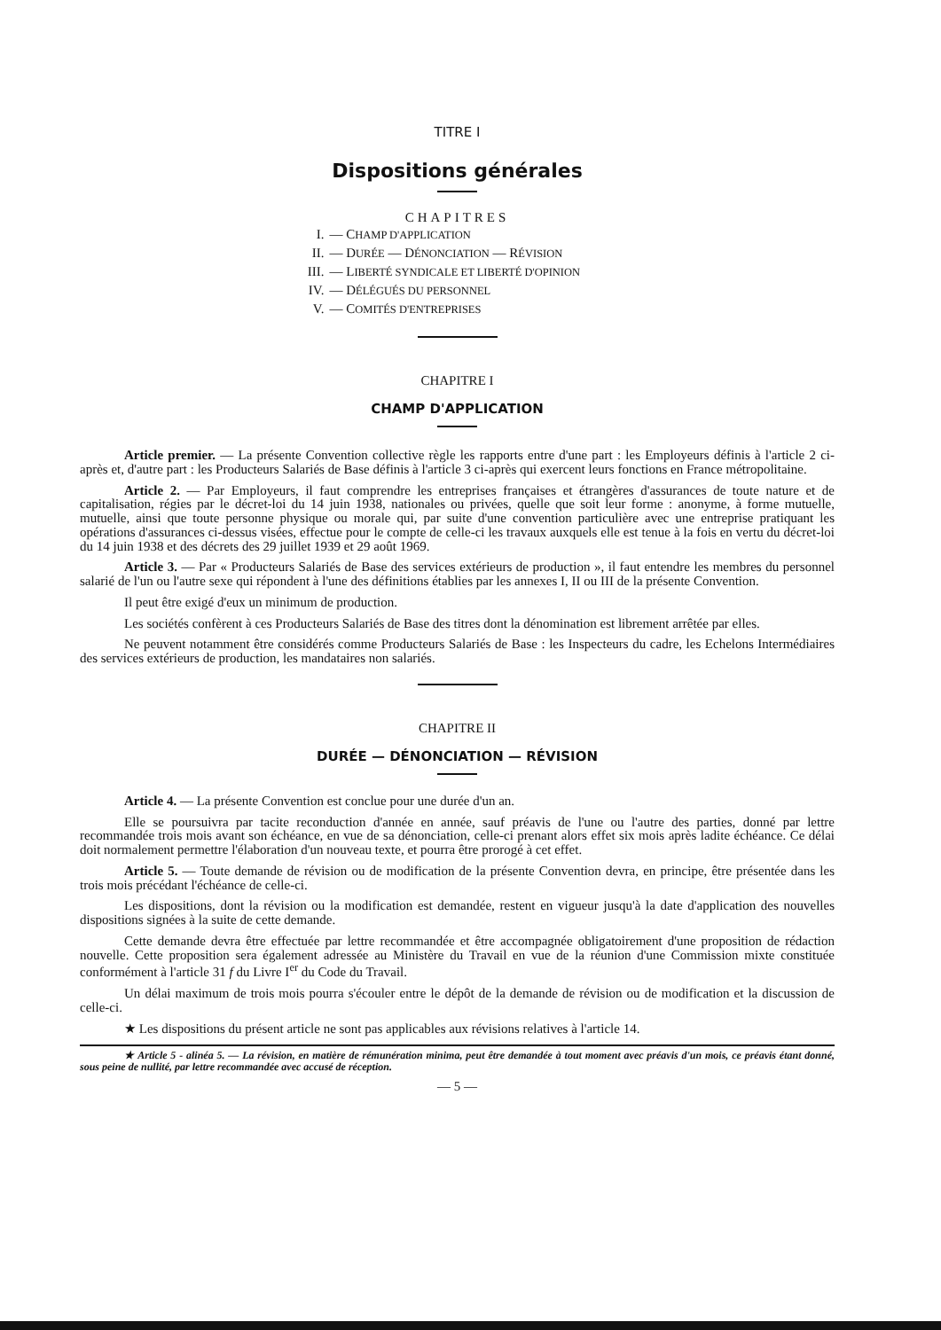TITRE I
Dispositions générales
CHAPITRES
I. — CHAMP D'APPLICATION
II. — DURÉE — DÉNONCIATION — RÉVISION
III. — LIBERTÉ SYNDICALE ET LIBERTÉ D'OPINION
IV. — DÉLÉGUÉS DU PERSONNEL
V. — COMITÉS D'ENTREPRISES
CHAPITRE I
CHAMP D'APPLICATION
Article premier. — La présente Convention collective règle les rapports entre d'une part : les Employeurs définis à l'article 2 ci-après et, d'autre part : les Producteurs Salariés de Base définis à l'article 3 ci-après qui exercent leurs fonctions en France métropolitaine.
Article 2. — Par Employeurs, il faut comprendre les entreprises françaises et étrangères d'assurances de toute nature et de capitalisation, régies par le décret-loi du 14 juin 1938, nationales ou privées, quelle que soit leur forme : anonyme, à forme mutuelle, mutuelle, ainsi que toute personne physique ou morale qui, par suite d'une convention particulière avec une entreprise pratiquant les opérations d'assurances ci-dessus visées, effectue pour le compte de celle-ci les travaux auxquels elle est tenue à la fois en vertu du décret-loi du 14 juin 1938 et des décrets des 29 juillet 1939 et 29 août 1969.
Article 3. — Par « Producteurs Salariés de Base des services extérieurs de production », il faut entendre les membres du personnel salarié de l'un ou l'autre sexe qui répondent à l'une des définitions établies par les annexes I, II ou III de la présente Convention.
Il peut être exigé d'eux un minimum de production.
Les sociétés confèrent à ces Producteurs Salariés de Base des titres dont la dénomination est librement arrêtée par elles.
Ne peuvent notamment être considérés comme Producteurs Salariés de Base : les Inspecteurs du cadre, les Echelons Intermédiaires des services extérieurs de production, les mandataires non salariés.
CHAPITRE II
DURÉE — DÉNONCIATION — RÉVISION
Article 4. — La présente Convention est conclue pour une durée d'un an.
Elle se poursuivra par tacite reconduction d'année en année, sauf préavis de l'une ou l'autre des parties, donné par lettre recommandée trois mois avant son échéance, en vue de sa dénonciation, celle-ci prenant alors effet six mois après ladite échéance. Ce délai doit normalement permettre l'élaboration d'un nouveau texte, et pourra être prorogé à cet effet.
Article 5. — Toute demande de révision ou de modification de la présente Convention devra, en principe, être présentée dans les trois mois précédant l'échéance de celle-ci.
Les dispositions, dont la révision ou la modification est demandée, restent en vigueur jusqu'à la date d'application des nouvelles dispositions signées à la suite de cette demande.
Cette demande devra être effectuée par lettre recommandée et être accompagnée obligatoirement d'une proposition de rédaction nouvelle. Cette proposition sera également adressée au Ministère du Travail en vue de la réunion d'une Commission mixte constituée conformément à l'article 31 f du Livre I<sup>er</sup> du Code du Travail.
Un délai maximum de trois mois pourra s'écouler entre le dépôt de la demande de révision ou de modification et la discussion de celle-ci.
★ Les dispositions du présent article ne sont pas applicables aux révisions relatives à l'article 14.
★ Article 5 - alinéa 5. — La révision, en matière de rémunération minima, peut être demandée à tout moment avec préavis d'un mois, ce préavis étant donné, sous peine de nullité, par lettre recommandée avec accusé de réception.
— 5 —